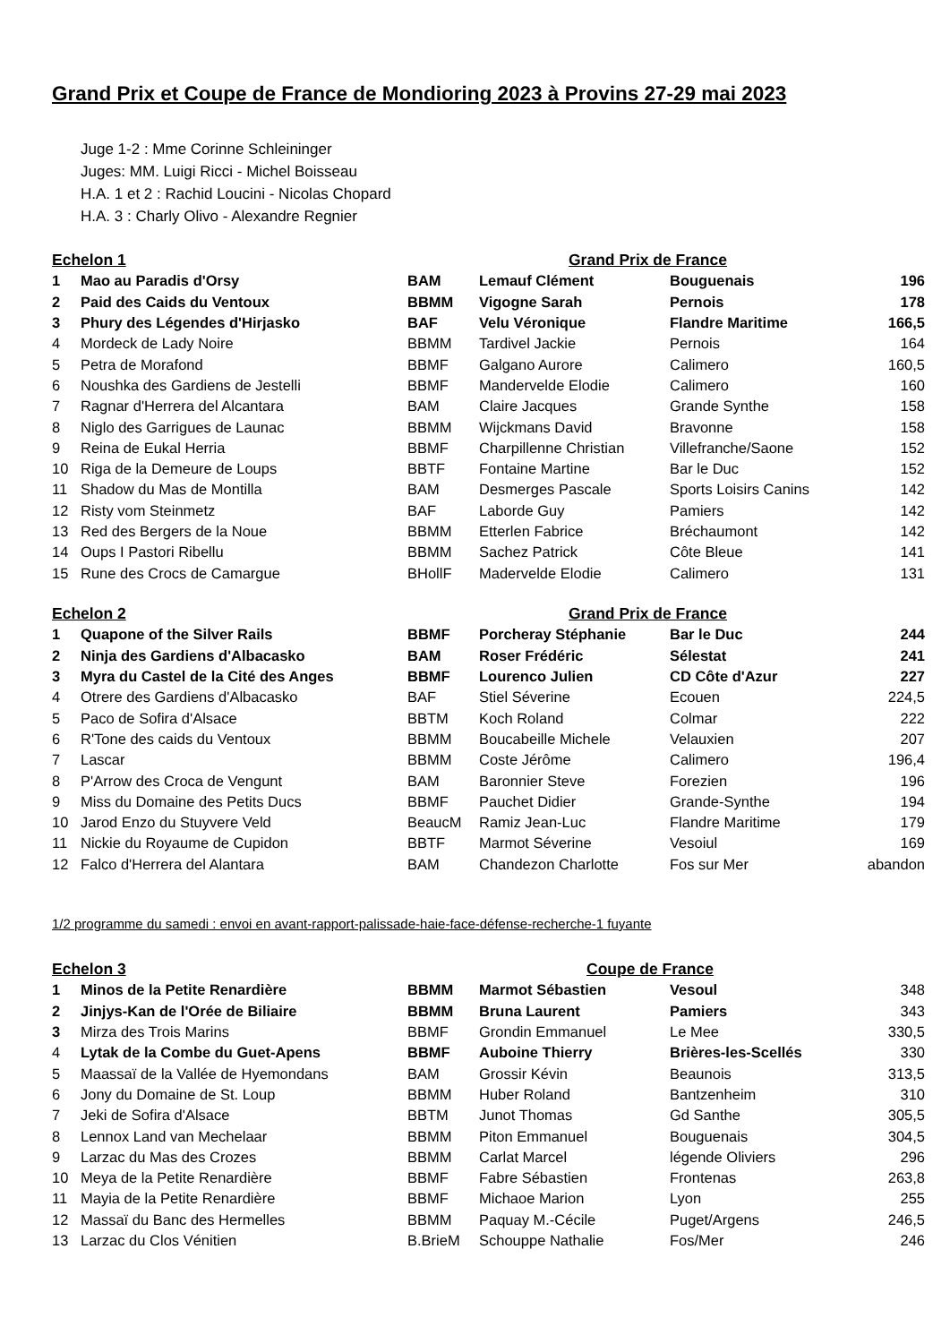Grand Prix et Coupe de France de Mondioring 2023 à Provins 27-29 mai 2023
Juge 1-2 : Mme Corinne Schleininger
Juges: MM. Luigi Ricci - Michel Boisseau
H.A. 1 et 2 : Rachid Loucini - Nicolas Chopard
H.A. 3 : Charly Olivo - Alexandre Regnier
| Echelon 1 | | | Grand Prix de France | | |
| --- | --- | --- | --- | --- | --- |
| 1 | Mao au Paradis d'Orsy | BAM | Lemauf Clément | Bouguenais | 196 |
| 2 | Paid des Caids du Ventoux | BBMM | Vigogne Sarah | Pernois | 178 |
| 3 | Phury des Légendes d'Hirjasko | BAF | Velu Véronique | Flandre Maritime | 166,5 |
| 4 | Mordeck de Lady Noire | BBMM | Tardivel Jackie | Pernois | 164 |
| 5 | Petra de Morafond | BBMF | Galgano Aurore | Calimero | 160,5 |
| 6 | Noushka des Gardiens de Jestelli | BBMF | Mandervelde Elodie | Calimero | 160 |
| 7 | Ragnar d'Herrera del Alcantara | BAM | Claire Jacques | Grande Synthe | 158 |
| 8 | Niglo des Garrigues de Launac | BBMM | Wijckmans David | Bravonne | 158 |
| 9 | Reina de Eukal Herria | BBMF | Charpillenne Christian | Villefranche/Saone | 152 |
| 10 | Riga de la Demeure de Loups | BBTF | Fontaine Martine | Bar le Duc | 152 |
| 11 | Shadow du Mas de Montilla | BAM | Desmerges Pascale | Sports Loisirs Canins | 142 |
| 12 | Risty vom Steinmetz | BAF | Laborde Guy | Pamiers | 142 |
| 13 | Red des Bergers de la Noue | BBMM | Etterlen Fabrice | Bréchaumont | 142 |
| 14 | Oups I Pastori Ribellu | BBMM | Sachez Patrick | Côte Bleue | 141 |
| 15 | Rune des Crocs de Camargue | BHollF | Madervelde Elodie | Calimero | 131 |
| Echelon 2 | | | Grand Prix de France | | |
| --- | --- | --- | --- | --- | --- |
| 1 | Quapone of the Silver Rails | BBMF | Porcheray Stéphanie | Bar le Duc | 244 |
| 2 | Ninja des Gardiens d'Albacasko | BAM | Roser Frédéric | Sélestat | 241 |
| 3 | Myra du Castel de la Cité des Anges | BBMF | Lourenco Julien | CD Côte d'Azur | 227 |
| 4 | Otrere des Gardiens d'Albacasko | BAF | Stiel Séverine | Ecouen | 224,5 |
| 5 | Paco de Sofira d'Alsace | BBTM | Koch Roland | Colmar | 222 |
| 6 | R'Tone des caids du Ventoux | BBMM | Boucabeille Michele | Velauxien | 207 |
| 7 | Lascar | BBMM | Coste Jérôme | Calimero | 196,4 |
| 8 | P'Arrow des Croca de Vengunt | BAM | Baronnier Steve | Forezien | 196 |
| 9 | Miss du Domaine des Petits Ducs | BBMF | Pauchet Didier | Grande-Synthe | 194 |
| 10 | Jarod Enzo du Stuyvere Veld | BeaucM | Ramiz Jean-Luc | Flandre Maritime | 179 |
| 11 | Nickie du Royaume de Cupidon | BBTF | Marmot Séverine | Vesoiul | 169 |
| 12 | Falco d'Herrera del Alantara | BAM | Chandezon Charlotte | Fos sur Mer | abandon |
1/2 programme du samedi : envoi en avant-rapport-palissade-haie-face-défense-recherche-1 fuyante
| Echelon 3 | | | Coupe de France | | |
| --- | --- | --- | --- | --- | --- |
| 1 | Minos de la Petite Renardière | BBMM | Marmot Sébastien | Vesoul | 348 |
| 2 | Jinjys-Kan de l'Orée de Biliaire | BBMM | Bruna Laurent | Pamiers | 343 |
| 3 | Mirza des Trois Marins | BBMF | Grondin Emmanuel | Le Mee | 330,5 |
| 4 | Lytak de la Combe du Guet-Apens | BBMF | Auboine Thierry | Brières-les-Scellés | 330 |
| 5 | Maassaï de la Vallée de Hyemondans | BAM | Grossir Kévin | Beaunois | 313,5 |
| 6 | Jony du Domaine de St. Loup | BBMM | Huber Roland | Bantzenheim | 310 |
| 7 | Jeki de Sofira d'Alsace | BBTM | Junot Thomas | Gd Santhe | 305,5 |
| 8 | Lennox Land van Mechelaar | BBMM | Piton Emmanuel | Bouguenais | 304,5 |
| 9 | Larzac du Mas des Crozes | BBMM | Carlat Marcel | légende Oliviers | 296 |
| 10 | Meya de la Petite Renardière | BBMF | Fabre Sébastien | Frontenas | 263,8 |
| 11 | Mayia de la Petite Renardière | BBMF | Michaoe Marion | Lyon | 255 |
| 12 | Massaï du Banc des Hermelles | BBMM | Paquay M.-Cécile | Puget/Argens | 246,5 |
| 13 | Larzac du Clos Vénitien | B.BrieM | Schouppe Nathalie | Fos/Mer | 246 |